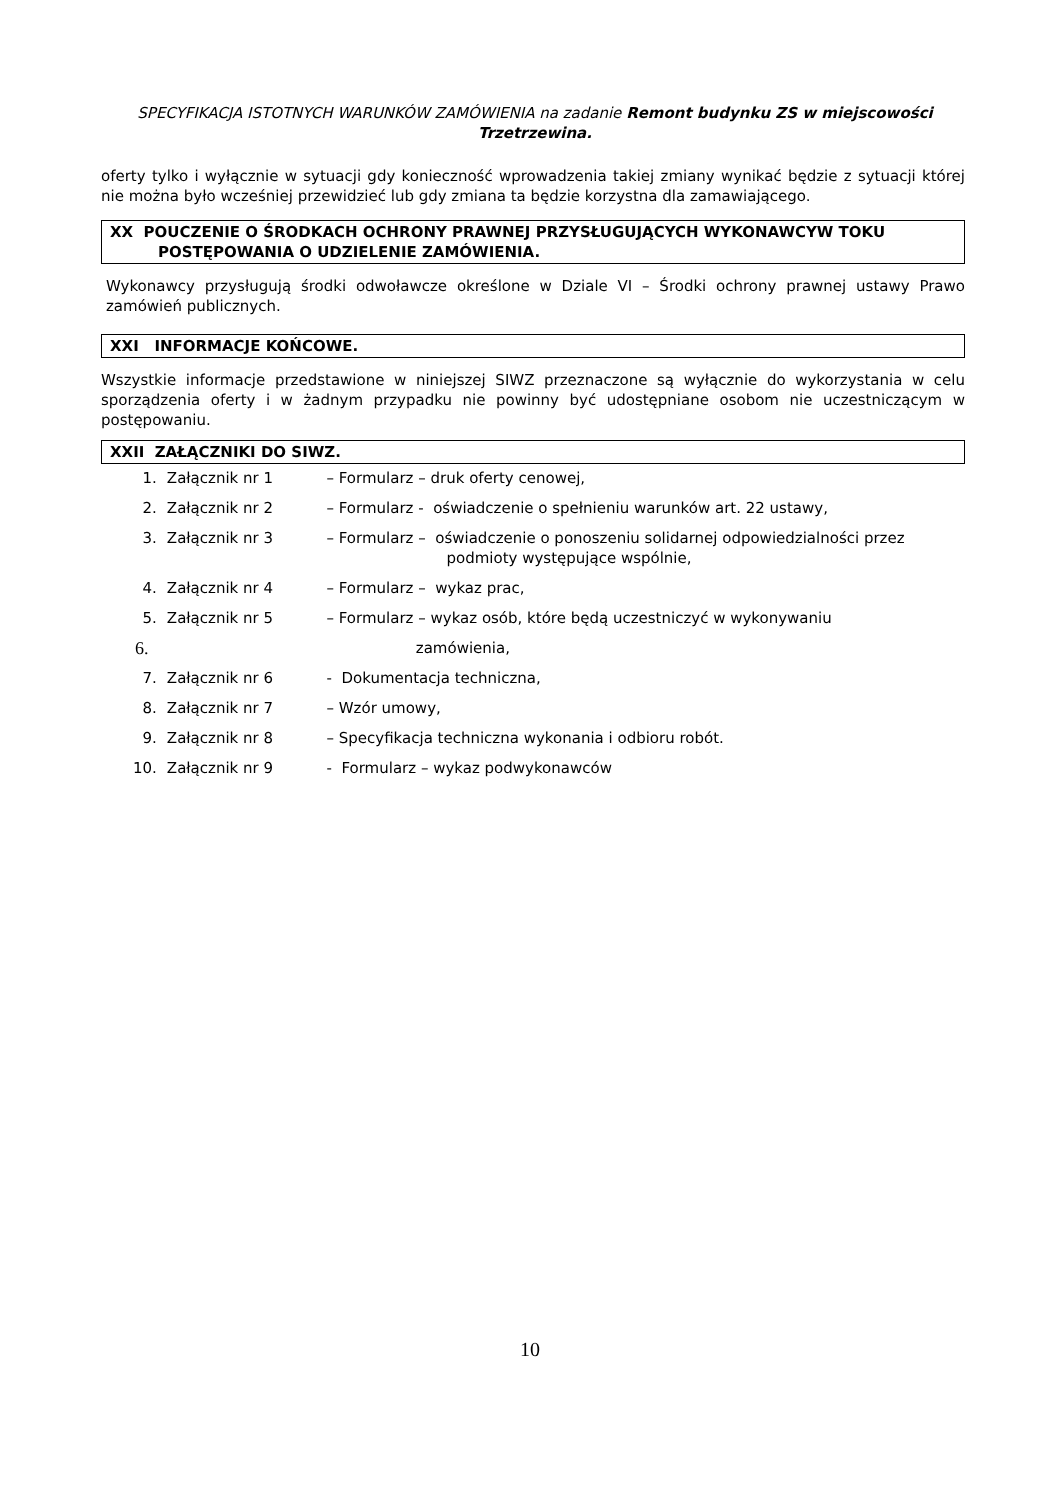SPECYFIKACJA ISTOTNYCH WARUNKÓW ZAMÓWIENIA na zadanie Remont budynku ZS w miejscowości Trzetrzewina.
oferty tylko i wyłącznie w sytuacji gdy konieczność wprowadzenia takiej zmiany wynikać będzie z sytuacji której nie można było wcześniej przewidzieć lub gdy zmiana ta będzie korzystna dla zamawiającego.
XX POUCZENIE O ŚRODKACH OCHRONY PRAWNEJ PRZYSŁUGUJĄCYCH WYKONAWCYW TOKU
POSTĘPOWANIA O UDZIELENIE ZAMÓWIENIA.
Wykonawcy przysługują środki odwoławcze określone w Dziale VI – Środki ochrony prawnej ustawy Prawo zamówień publicznych.
XXI INFORMACJE KOŃCOWE.
Wszystkie informacje przedstawione w niniejszej SIWZ przeznaczone są wyłącznie do wykorzystania w celu sporządzenia oferty i w żadnym przypadku nie powinny być udostępniane osobom nie uczestniczącym w postępowaniu.
XXII ZAŁĄCZNIKI DO SIWZ.
1. Załącznik nr 1 – Formularz – druk oferty cenowej,
2. Załącznik nr 2 – Formularz - oświadczenie o spełnieniu warunków art. 22 ustawy,
3. Załącznik nr 3 – Formularz – oświadczenie o ponoszeniu solidarnej odpowiedzialności przez
podmioty występujące wspólnie,
4. Załącznik nr 4 – Formularz – wykaz prac,
5. Załącznik nr 5 – Formularz – wykaz osób, które będą uczestniczyć w wykonywaniu
6. zamówienia,
7. Załącznik nr 6 - Dokumentacja techniczna,
8. Załącznik nr 7 – Wzór umowy,
9. Załącznik nr 8 – Specyfikacja techniczna wykonania i odbioru robót.
10. Załącznik nr 9 - Formularz – wykaz podwykonawców
10